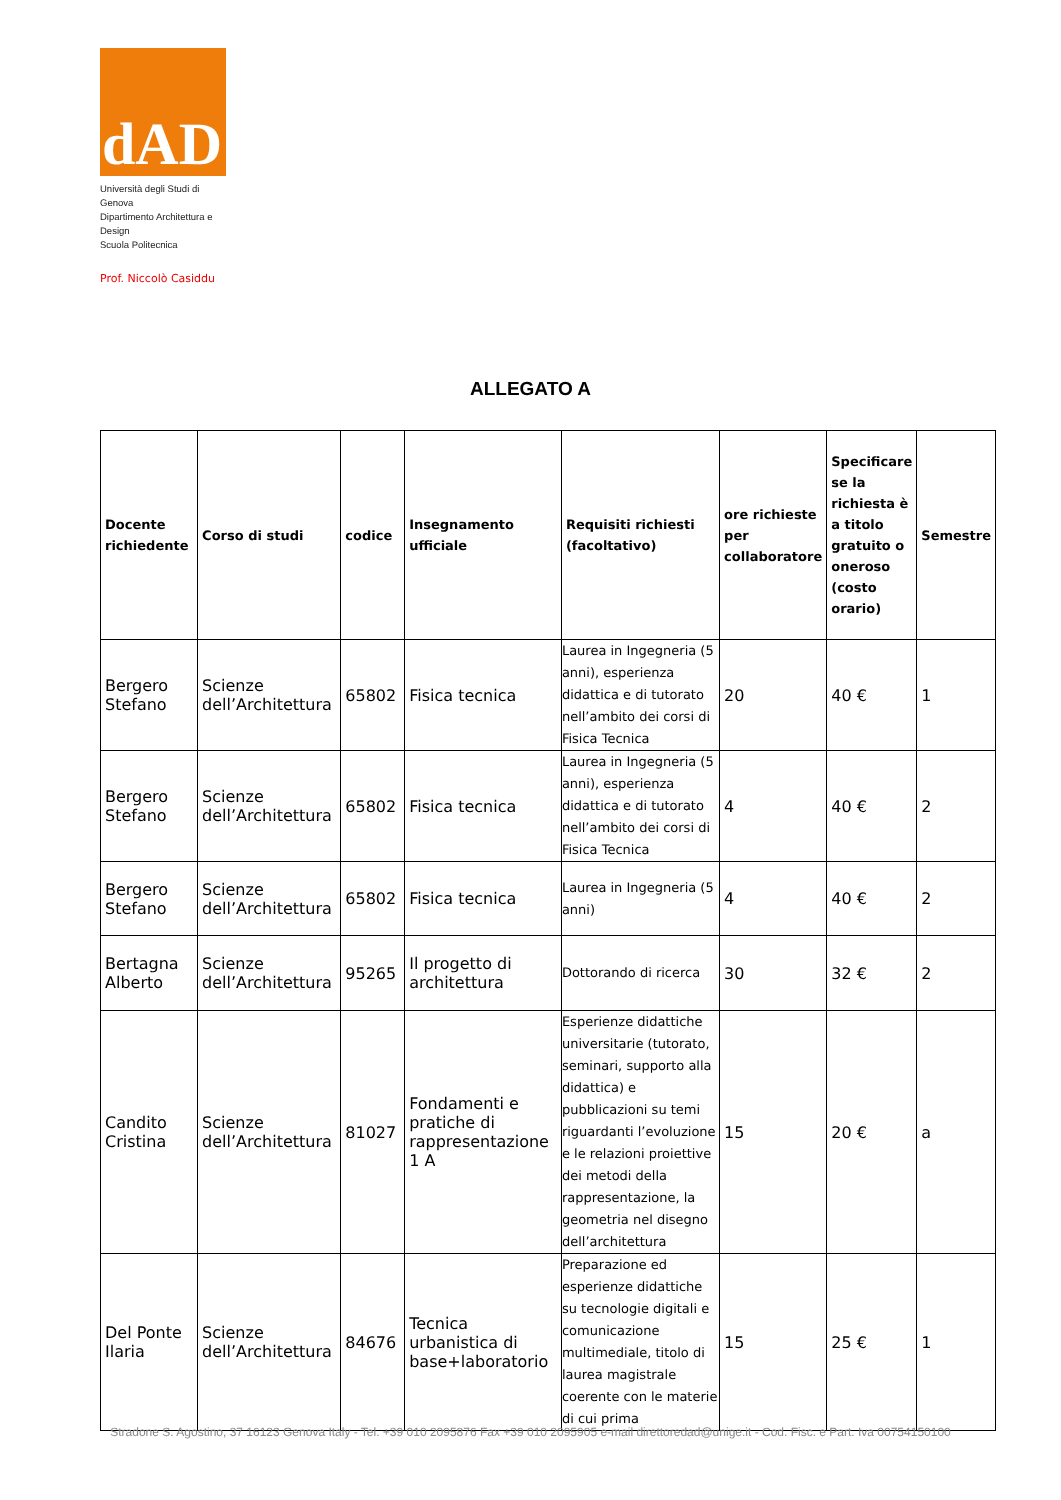dAD
Università degli Studi di Genova
Dipartimento Architettura e Design
Scuola Politecnica
Prof. Niccolò Casiddu
ALLEGATO A
| Docente richiedente | Corso di studi | codice | Insegnamento ufficiale | Requisiti richiesti (facoltativo) | ore richieste per collaboratore | Specificare se la richiesta è a titolo gratuito o oneroso (costo orario) | Semestre |
| --- | --- | --- | --- | --- | --- | --- | --- |
| Bergero Stefano | Scienze dell’Architettura | 65802 | Fisica tecnica | Laurea in Ingegneria (5 anni), esperienza didattica e di tutorato nell’ambito dei corsi di Fisica Tecnica | 20 | 40 € | 1 |
| Bergero Stefano | Scienze dell’Architettura | 65802 | Fisica tecnica | Laurea in Ingegneria (5 anni), esperienza didattica e di tutorato nell’ambito dei corsi di Fisica Tecnica | 4 | 40 € | 2 |
| Bergero Stefano | Scienze dell’Architettura | 65802 | Fisica tecnica | Laurea in Ingegneria (5 anni) | 4 | 40 € | 2 |
| Bertagna Alberto | Scienze dell’Architettura | 95265 | Il progetto di architettura | Dottorando di ricerca | 30 | 32 € | 2 |
| Candito Cristina | Scienze dell’Architettura | 81027 | Fondamenti e pratiche di rappresentazione 1 A | Esperienze didattiche universitarie (tutorato, seminari, supporto alla didattica) e pubblicazioni su temi riguardanti l’evoluzione e le relazioni proiettive dei metodi della rappresentazione, la geometria nel disegno dell’architettura | 15 | 20 € | a |
| Del Ponte Ilaria | Scienze dell’Architettura | 84676 | Tecnica urbanistica di base+laboratorio | Preparazione ed esperienze didattiche su tecnologie digitali e comunicazione multimediale, titolo di laurea magistrale coerente con le materie di cui prima | 15 | 25 € | 1 |
Stradone S. Agostino, 37 16123 Genova Italy - Tel. +39 010 2095876 Fax +39 010 2095905 e-mail direttoredad@unige.it - Cod. Fisc. e Part. Iva 00754150100